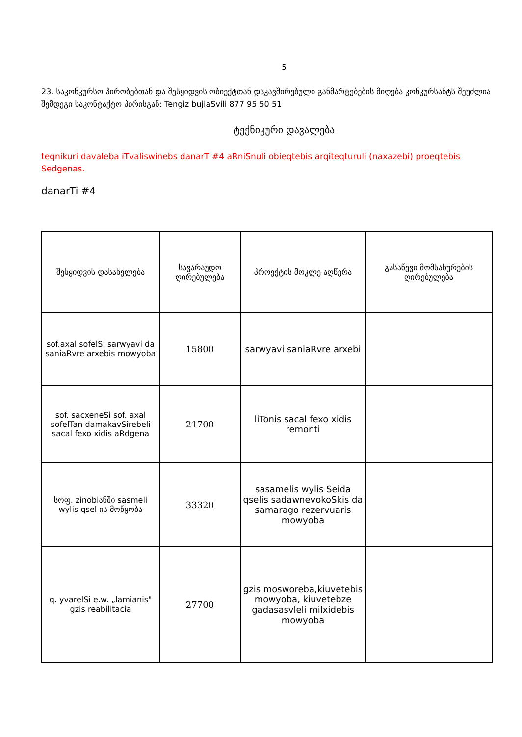5
23. საკონკურსო პირობებთან და შესყიდვის ობიექტთან დაკავშირებული განმარტებების მიღება კონკურსანტს შეუძლია შემდეგი საკონტაქტო პირისგან: Tengiz bujiaSvili 877 95 50 51
ტექნიკური დავალება
teqnikuri davaleba iTvaliswinebs danarT #4 aRniSnuli obieqtebis arqiteqturuli (naxazebi) proeqtebis Sedgenas.
danarTi #4
| შესყიდვის დასახელება | სავარაუდო ღირებულება | პროექტის მოკლე აღწერა | გასაწევი მომსახურების ღირებულება |
| --- | --- | --- | --- |
| sof.axal sofelSi sarwyavi da saniaRvre arxebis mowyoba | 15800 | sarwyavi saniaRvre arxebi | |
| sof. sacxeneSi sof. axal sofelTan damakavSirebeli sacal fexo xidis aRdgena | 21700 | liTonis sacal fexo xidis remonti | |
| სოფ. zinobiანში sasmeli wylis qsel ის მოწყობა | 33320 | sasamelis wylis Seida qselis sadawnevokoSkis da samarago rezervuaris mowyoba | |
| q. yvarelSi e.w. „lamianis" gzis reabilitacia | 27700 | gzis mosworeba,kiuvetebis mowyoba, kiuvetebze gadasasvleli milxidebis mowyoba | |